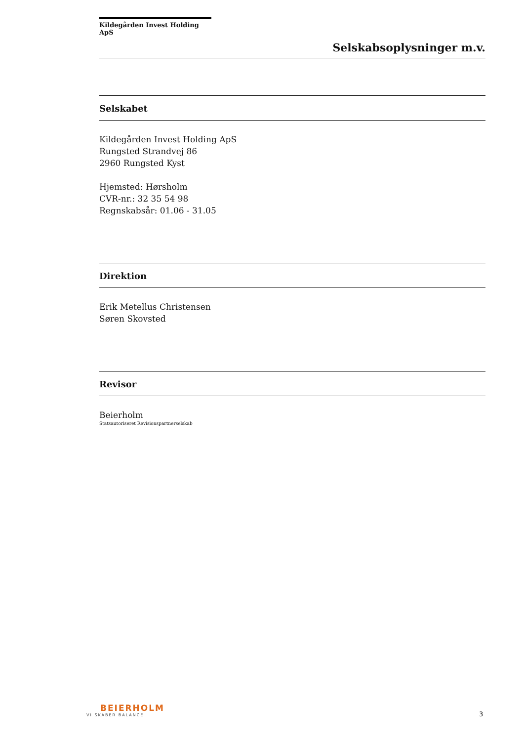Kildegården Invest Holding ApS
Selskabsoplysninger m.v.
Selskabet
Kildegården Invest Holding ApS
Rungsted Strandvej 86
2960 Rungsted Kyst
Hjemsted: Hørsholm
CVR-nr.: 32 35 54 98
Regnskabsår: 01.06 - 31.05
Direktion
Erik Metellus Christensen
Søren Skovsted
Revisor
Beierholm
Statsautoriseret Revisionspartnerselskab
BEIERHOLM
VI SKABER BALANCE
3